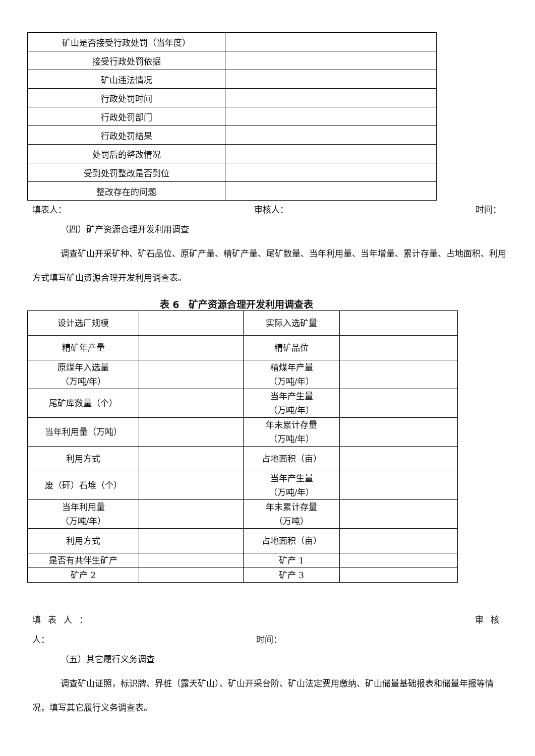| 矿山是否接受行政处罚（当年度） | |
| 接受行政处罚依据 | |
| 矿山违法情况 | |
| 行政处罚时间 | |
| 行政处罚部门 | |
| 行政处罚结果 | |
| 处罚后的整改情况 | |
| 受到处罚整改是否到位 | |
| 整改存在的问题 | |
填表人： 审核人： 时间：
（四）矿产资源合理开发利用调查
调查矿山开采矿种、矿石品位、原矿产量、精矿产量、尾矿数量、当年利用量、当年增量、累计存量、占地面积、利用方式填写矿山资源合理开发利用调查表。
表 6　矿产资源合理开发利用调查表
| 设计选厂规模 | | 实际入选矿量 | |
| 精矿年产量 | | 精矿品位 | |
| 原煤年入选量 （万吨/年） | | 精煤年产量 （万吨/年） | |
| 尾矿库数量（个） | | 当年产生量 （万吨/年） | |
| 当年利用量（万吨） | | 年末累计存量 （万吨/年） | |
| 利用方式 | | 占地面积（亩） | |
| 废（矸）石堆（个） | | 当年产生量 （万吨/年） | |
| 当年利用量 （万吨/年） | | 年末累计存量 （万吨） | |
| 利用方式 | | 占地面积（亩） | |
| 是否有共伴生矿产 | | 矿产 1 | |
| 矿产 2 | | 矿产 3 | |
填表人： 审核
人： 时间：
（五）其它履行义务调查
调查矿山证照，标识牌、界桩（露天矿山）、矿山开采台阶、矿山法定费用缴纳、矿山储量基础报表和储量年报等情况，填写其它履行义务调查表。